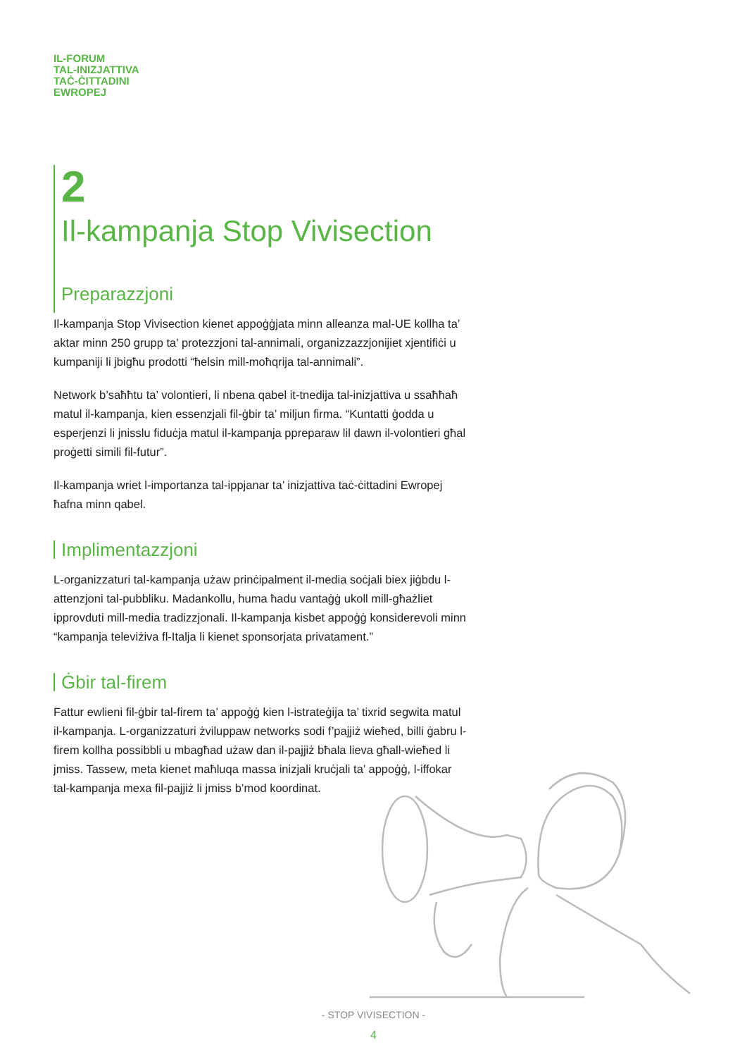IL-FORUM
TAL-INIZJATTIVA
TAĊ-ĊITTADINI
EWROPEJ
2
Il-kampanja Stop Vivisection
Preparazzjoni
Il-kampanja Stop Vivisection kienet appoġġjata minn alleanza mal-UE kollha ta’ aktar minn 250 grupp ta’ protezzjoni tal-annimali, organizzazzjonijiet xjentifiċi u kumpaniji li jbigħu prodotti “ħelsin mill-moħqrija tal-annimali”.
Network b’saħħtu ta’ volontieri, li nbena qabel it-tnedija tal-inizjattiva u ssaħħaħ matul il-kampanja, kien essenzjali fil-ġbir ta’ miljun firma. “Kuntatti ġodda u esperjenzi li jnisslu fiduċja matul il-kampanja ppreparaw lil dawn il-volontieri għal proġetti simili fil-futur”.
Il-kampanja wriet l-importanza tal-ippjanar ta’ inizjattiva taċ-ċittadini Ewropej ħafna minn qabel.
Implimentazzjoni
L-organizzaturi tal-kampanja użaw prinċipalment il-media soċjali biex jiġbdu l-attenzjoni tal-pubbliku. Madankollu, huma ħadu vantaġġ ukoll mill-għażliet ipprovduti mill-media tradizzjonali. Il-kampanja kisbet appoġġ konsiderevoli minn “kampanja televiżiva fl-Italja li kienet sponsorjata privatament.”
Ġbir tal-firem
Fattur ewlieni fil-ġbir tal-firem ta’ appoġġ kien l-istrateġija ta’ tixrid segwita matul il-kampanja. L-organizzaturi żviluppaw networks sodi f’pajjiż wieħed, billi ġabru l-firem kollha possibbli u mbagħad użaw dan il-pajjiż bħala lieva għall-wieħed li jmiss. Tassew, meta kienet maħluqa massa inizjali kruċjali ta’ appoġġ, l-iffokar tal-kampanja mexa fil-pajjiż li jmiss b’mod koordinat.
- STOP VIVISECTION -
4